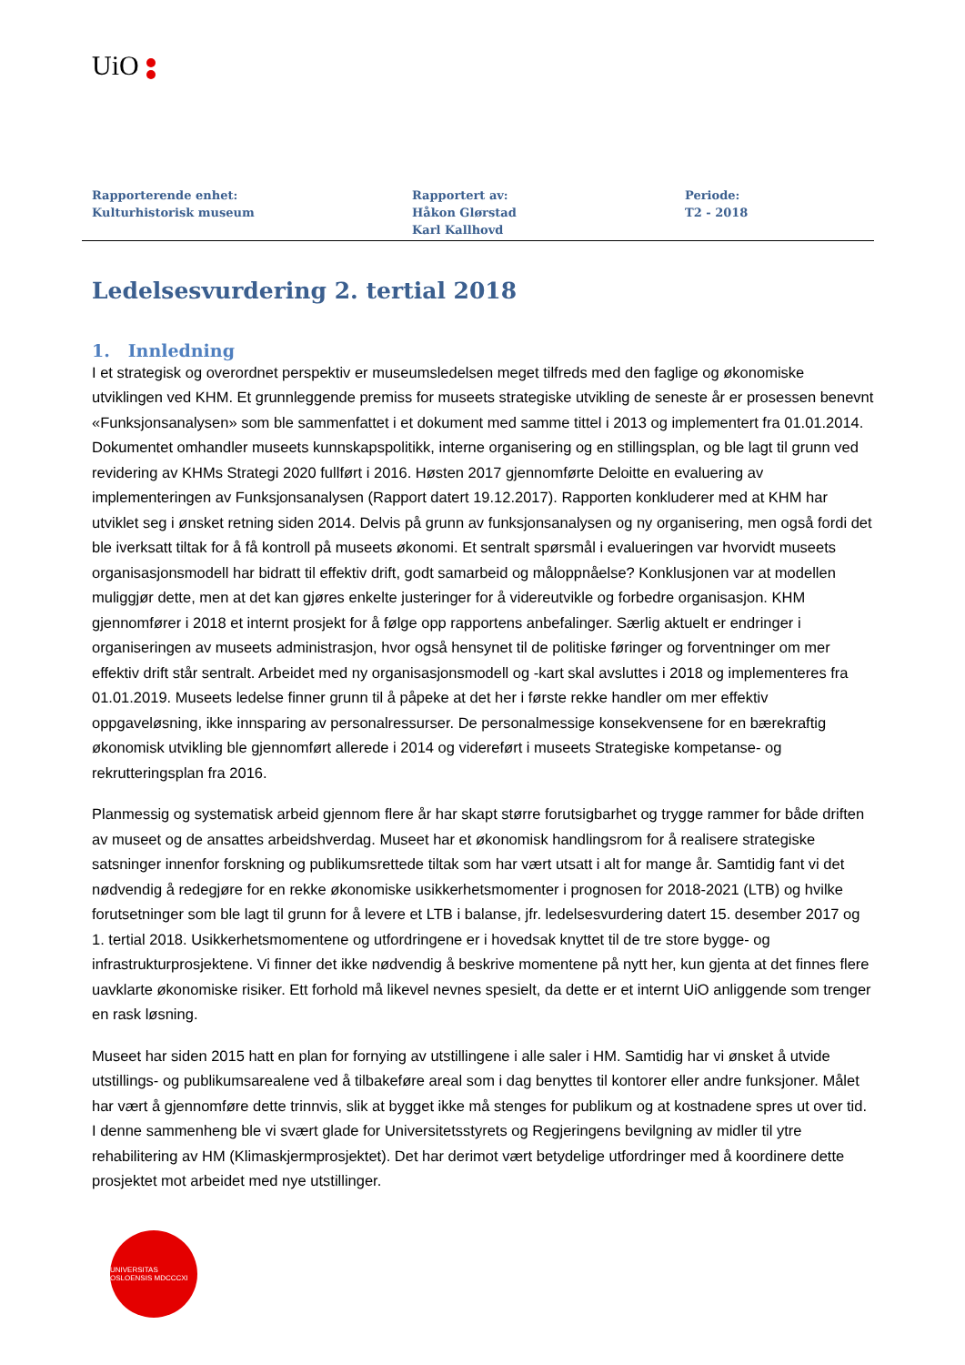UiO
Rapporterende enhet:
Kulturhistorisk museum
Rapportert av:
Håkon Glørstad
Karl Kallhovd
Periode:
T2 - 2018
Ledelsesvurdering 2. tertial 2018
1. Innledning
I et strategisk og overordnet perspektiv er museumsledelsen meget tilfreds med den faglige og økonomiske utviklingen ved KHM. Et grunnleggende premiss for museets strategiske utvikling de seneste år er prosessen benevnt «Funksjonsanalysen» som ble sammenfattet i et dokument med samme tittel i 2013 og implementert fra 01.01.2014. Dokumentet omhandler museets kunnskapspolitikk, interne organisering og en stillingsplan, og ble lagt til grunn ved revidering av KHMs Strategi 2020 fullført i 2016. Høsten 2017 gjennomførte Deloitte en evaluering av implementeringen av Funksjonsanalysen (Rapport datert 19.12.2017). Rapporten konkluderer med at KHM har utviklet seg i ønsket retning siden 2014. Delvis på grunn av funksjonsanalysen og ny organisering, men også fordi det ble iverksatt tiltak for å få kontroll på museets økonomi. Et sentralt spørsmål i evalueringen var hvorvidt museets organisasjonsmodell har bidratt til effektiv drift, godt samarbeid og måloppnåelse? Konklusjonen var at modellen muliggjør dette, men at det kan gjøres enkelte justeringer for å videreutvikle og forbedre organisasjon. KHM gjennomfører i 2018 et internt prosjekt for å følge opp rapportens anbefalinger. Særlig aktuelt er endringer i organiseringen av museets administrasjon, hvor også hensynet til de politiske føringer og forventninger om mer effektiv drift står sentralt. Arbeidet med ny organisasjonsmodell og -kart skal avsluttes i 2018 og implementeres fra 01.01.2019. Museets ledelse finner grunn til å påpeke at det her i første rekke handler om mer effektiv oppgaveløsning, ikke innsparing av personalressurser. De personalmessige konsekvensene for en bærekraftig økonomisk utvikling ble gjennomført allerede i 2014 og videreført i museets Strategiske kompetanse- og rekrutteringsplan fra 2016.
Planmessig og systematisk arbeid gjennom flere år har skapt større forutsigbarhet og trygge rammer for både driften av museet og de ansattes arbeidshverdag. Museet har et økonomisk handlingsrom for å realisere strategiske satsninger innenfor forskning og publikumsrettede tiltak som har vært utsatt i alt for mange år. Samtidig fant vi det nødvendig å redegjøre for en rekke økonomiske usikkerhetsmomenter i prognosen for 2018-2021 (LTB) og hvilke forutsetninger som ble lagt til grunn for å levere et LTB i balanse, jfr. ledelsesvurdering datert 15. desember 2017 og 1. tertial 2018. Usikkerhetsmomentene og utfordringene er i hovedsak knyttet til de tre store bygge- og infrastrukturprosjektene. Vi finner det ikke nødvendig å beskrive momentene på nytt her, kun gjenta at det finnes flere uavklarte økonomiske risiker. Ett forhold må likevel nevnes spesielt, da dette er et internt UiO anliggende som trenger en rask løsning.
Museet har siden 2015 hatt en plan for fornying av utstillingene i alle saler i HM. Samtidig har vi ønsket å utvide utstillings- og publikumsarealene ved å tilbakeføre areal som i dag benyttes til kontorer eller andre funksjoner. Målet har vært å gjennomføre dette trinnvis, slik at bygget ikke må stenges for publikum og at kostnadene spres ut over tid. I denne sammenheng ble vi svært glade for Universitetsstyrets og Regjeringens bevilgning av midler til ytre rehabilitering av HM (Klimaskjermprosjektet). Det har derimot vært betydelige utfordringer med å koordinere dette prosjektet mot arbeidet med nye utstillinger.
UNIVERSITAS OSLOENSIS MDCCCXI